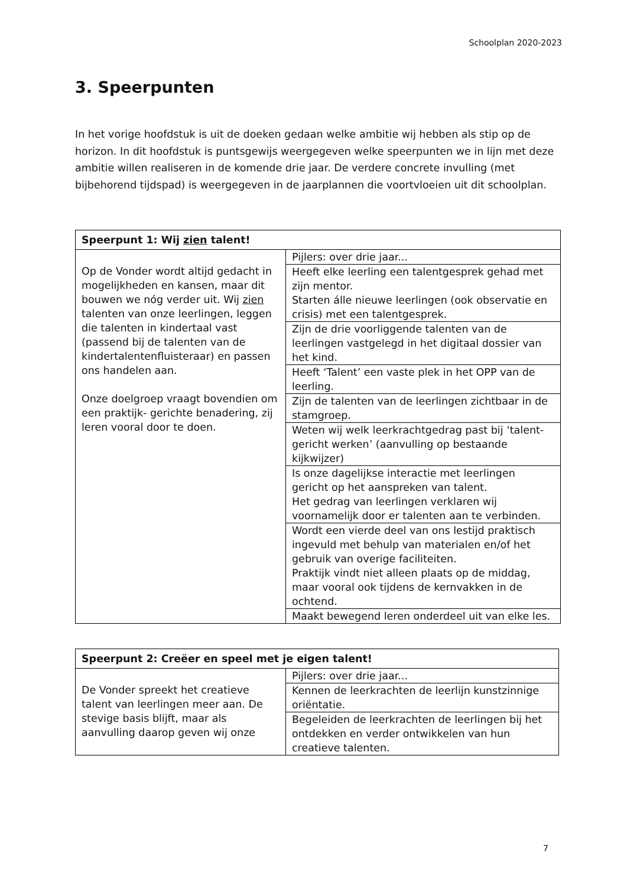Schoolplan 2020-2023
3. Speerpunten
In het vorige hoofdstuk is uit de doeken gedaan welke ambitie wij hebben als stip op de horizon. In dit hoofdstuk is puntsgewijs weergegeven welke speerpunten we in lijn met deze ambitie willen realiseren in de komende drie jaar. De verdere concrete invulling (met bijbehorend tijdspad) is weergegeven in de jaarplannen die voortvloeien uit dit schoolplan.
| Speerpunt 1: Wij zien talent! | |
| Op de Vonder wordt altijd gedacht in mogelijkheden en kansen, maar dit bouwen we nóg verder uit. Wij zien talenten van onze leerlingen, leggen die talenten in kindertaal vast (passend bij de talenten van de kindertalentenfluisteraar) en passen ons handelen aan. Onze doelgroep vraagt bovendien om een praktijk- gerichte benadering, zij leren vooral door te doen. | Pijlers: over drie jaar... |
| | Heeft elke leerling een talentgesprek gehad met zijn mentor. Starten álle nieuwe leerlingen (ook observatie en crisis) met een talentgesprek. |
| | Zijn de drie voorliggende talenten van de leerlingen vastgelegd in het digitaal dossier van het kind. |
| | Heeft ‘Talent’ een vaste plek in het OPP van de leerling. |
| | Zijn de talenten van de leerlingen zichtbaar in de stamgroep. |
| | Weten wij welk leerkrachtgedrag past bij ‘talent-gericht werken’ (aanvulling op bestaande kijkwijzer) |
| | Is onze dagelijkse interactie met leerlingen gericht op het aanspreken van talent. Het gedrag van leerlingen verklaren wij voornamelijk door er talenten aan te verbinden. |
| | Wordt een vierde deel van ons lestijd praktisch ingevuld met behulp van materialen en/of het gebruik van overige faciliteiten. Praktijk vindt niet alleen plaats op de middag, maar vooral ook tijdens de kernvakken in de ochtend. |
| | Maakt bewegend leren onderdeel uit van elke les. |
| Speerpunt 2: Creëer en speel met je eigen talent! | |
| De Vonder spreekt het creatieve talent van leerlingen meer aan. De stevige basis blijft, maar als aanvulling daarop geven wij onze | Pijlers: over drie jaar... |
| | Kennen de leerkrachten de leerlijn kunstzinnige oriëntatie. |
| | Begeleiden de leerkrachten de leerlingen bij het ontdekken en verder ontwikkelen van hun creatieve talenten. |
7